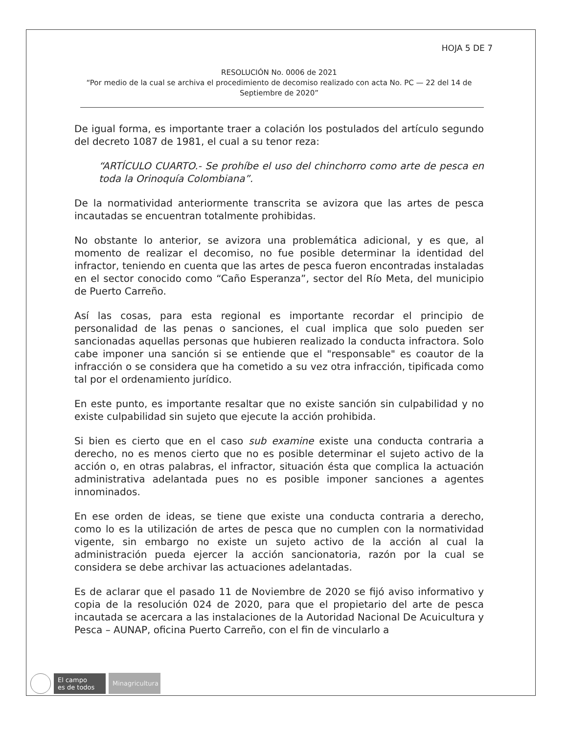HOJA 5 DE 7
RESOLUCIÓN No. 0006 de 2021
“Por medio de la cual se archiva el procedimiento de decomiso realizado con acta No. PC — 22 del 14 de Septiembre de 2020”
De igual forma, es importante traer a colación los postulados del artículo segundo del decreto 1087 de 1981, el cual a su tenor reza:
“ARTÍCULO CUARTO.- Se prohíbe el uso del chinchorro como arte de pesca en toda la Orinoquía Colombiana”.
De la normatividad anteriormente transcrita se avizora que las artes de pesca incautadas se encuentran totalmente prohibidas.
No obstante lo anterior, se avizora una problemática adicional, y es que, al momento de realizar el decomiso, no fue posible determinar la identidad del infractor, teniendo en cuenta que las artes de pesca fueron encontradas instaladas en el sector conocido como “Caño Esperanza”, sector del Río Meta, del municipio de Puerto Carreño.
Así las cosas, para esta regional es importante recordar el principio de personalidad de las penas o sanciones, el cual implica que solo pueden ser sancionadas aquellas personas que hubieren realizado la conducta infractora. Solo cabe imponer una sanción si se entiende que el "responsable" es coautor de la infracción o se considera que ha cometido a su vez otra infracción, tipificada como tal por el ordenamiento jurídico.
En este punto, es importante resaltar que no existe sanción sin culpabilidad y no existe culpabilidad sin sujeto que ejecute la acción prohibida.
Si bien es cierto que en el caso sub examine existe una conducta contraria a derecho, no es menos cierto que no es posible determinar el sujeto activo de la acción o, en otras palabras, el infractor, situación ésta que complica la actuación administrativa adelantada pues no es posible imponer sanciones a agentes innominados.
En ese orden de ideas, se tiene que existe una conducta contraria a derecho, como lo es la utilización de artes de pesca que no cumplen con la normatividad vigente, sin embargo no existe un sujeto activo de la acción al cual la administración pueda ejercer la acción sancionatoria, razón por la cual se considera se debe archivar las actuaciones adelantadas.
Es de aclarar que el pasado 11 de Noviembre de 2020 se fijó aviso informativo y copia de la resolución 024 de 2020, para que el propietario del arte de pesca incautada se acercara a las instalaciones de la Autoridad Nacional De Acuicultura y Pesca – AUNAP, oficina Puerto Carreño, con el fin de vincularlo a
El campo
es de todos
Minagricultura